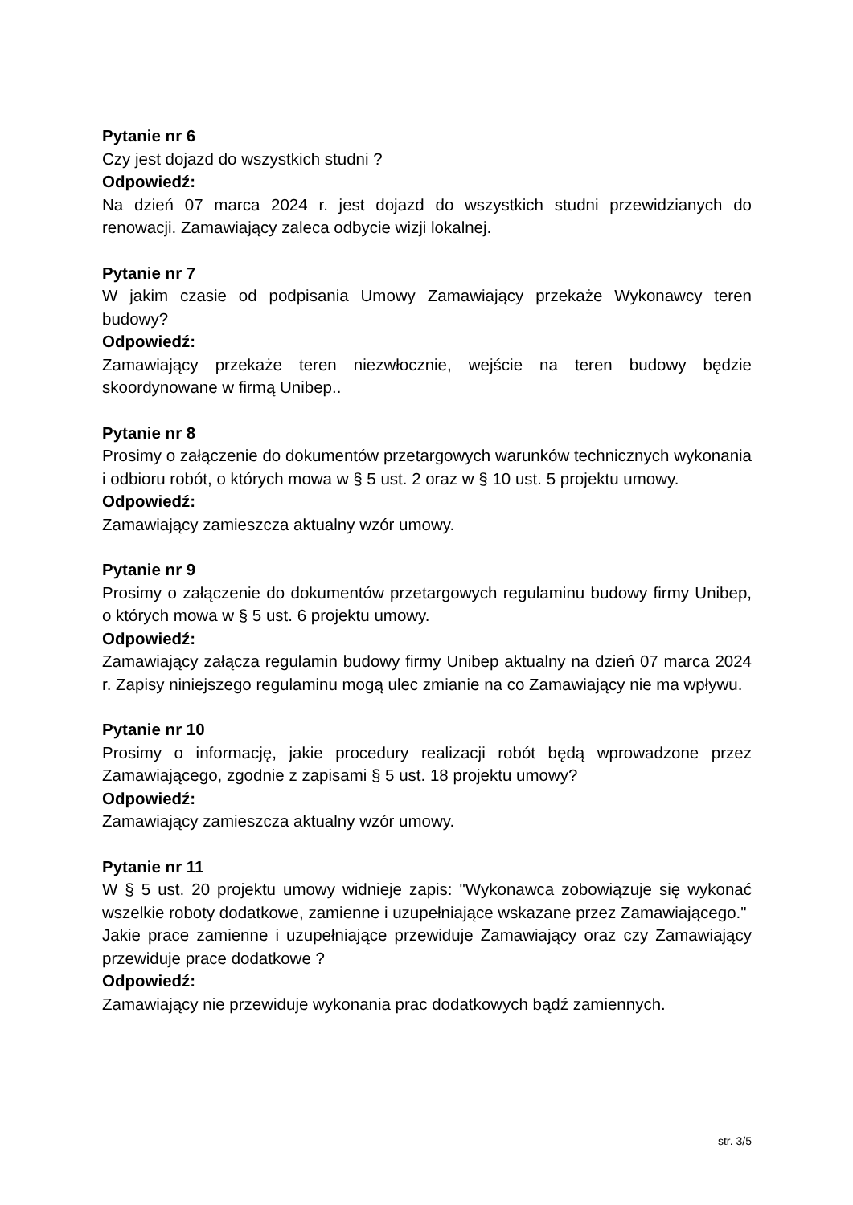Pytanie nr 6
Czy jest dojazd do wszystkich studni ?
Odpowiedź:
Na dzień 07 marca 2024 r. jest dojazd do wszystkich studni przewidzianych do renowacji. Zamawiający zaleca odbycie wizji lokalnej.
Pytanie nr 7
W jakim czasie od podpisania Umowy Zamawiający przekaże Wykonawcy teren budowy?
Odpowiedź:
Zamawiający przekaże teren niezwłocznie, wejście na teren budowy będzie skoordynowane w firmą Unibep..
Pytanie nr 8
Prosimy o załączenie do dokumentów przetargowych warunków technicznych wykonania i odbioru robót, o których mowa w § 5 ust. 2 oraz w § 10 ust. 5 projektu umowy.
Odpowiedź:
Zamawiający zamieszcza aktualny wzór umowy.
Pytanie nr 9
Prosimy o załączenie do dokumentów przetargowych regulaminu budowy firmy Unibep, o których mowa w § 5 ust. 6 projektu umowy.
Odpowiedź:
Zamawiający załącza regulamin budowy firmy Unibep aktualny na dzień 07 marca 2024 r. Zapisy niniejszego regulaminu mogą ulec zmianie na co Zamawiający nie ma wpływu.
Pytanie nr 10
Prosimy o informację, jakie procedury realizacji robót będą wprowadzone przez Zamawiającego, zgodnie z zapisami § 5 ust. 18 projektu umowy?
Odpowiedź:
Zamawiający zamieszcza aktualny wzór umowy.
Pytanie nr 11
W § 5 ust. 20 projektu umowy widnieje zapis: "Wykonawca zobowiązuje się wykonać wszelkie roboty dodatkowe, zamienne i uzupełniające wskazane przez Zamawiającego."
Jakie prace zamienne i uzupełniające przewiduje Zamawiający oraz czy Zamawiający przewiduje prace dodatkowe ?
Odpowiedź:
Zamawiający nie przewiduje wykonania prac dodatkowych bądź zamiennych.
str. 3/5